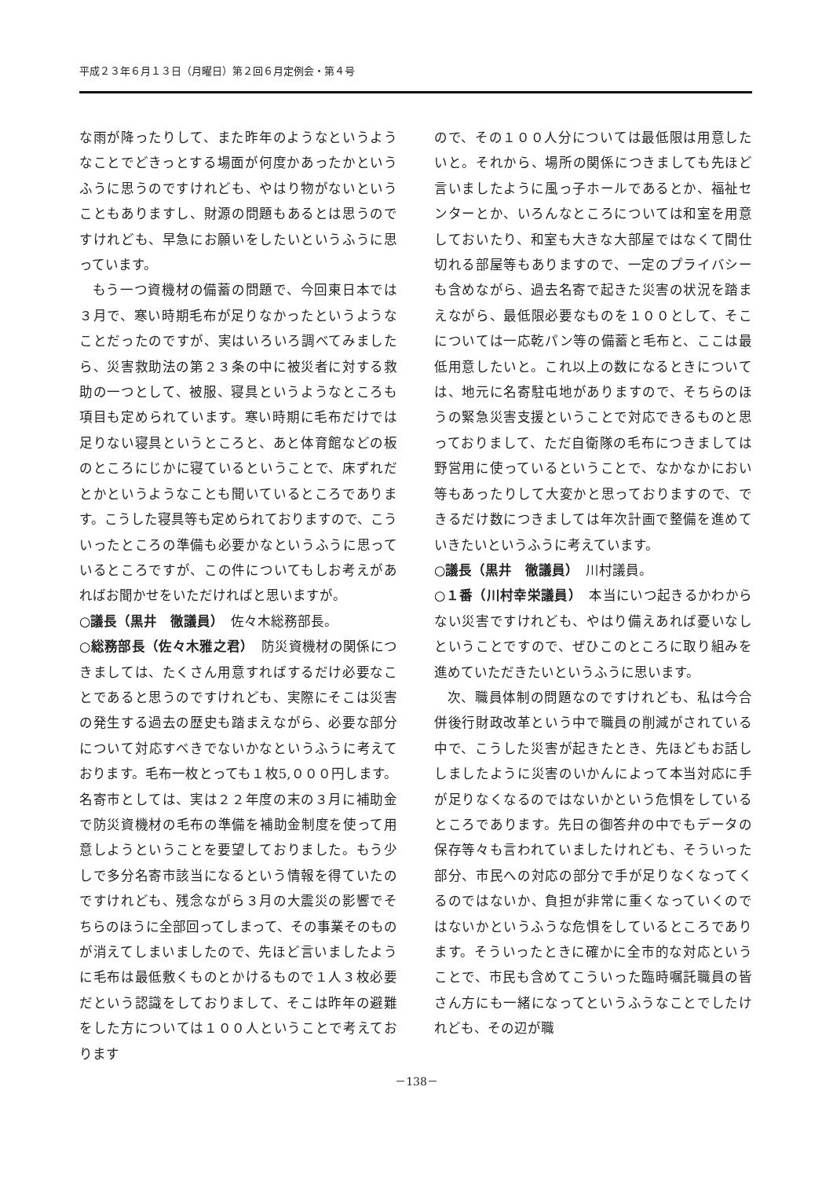平成２３年６月１３日（月曜日）第２回６月定例会・第４号
な雨が降ったりして、また昨年のようなというようなことでどきっとする場面が何度かあったかというふうに思うのですけれども、やはり物がないということもありますし、財源の問題もあるとは思うのですけれども、早急にお願いをしたいというふうに思っています。
もう一つ資機材の備蓄の問題で、今回東日本では３月で、寒い時期毛布が足りなかったというようなことだったのですが、実はいろいろ調べてみましたら、災害救助法の第２３条の中に被災者に対する救助の一つとして、被服、寝具というようなところも項目も定められています。寒い時期に毛布だけでは足りない寝具というところと、あと体育館などの板のところにじかに寝ているということで、床ずれだとかというようなことも聞いているところであります。こうした寝具等も定められておりますので、こういったところの準備も必要かなというふうに思っているところですが、この件についてもしお考えがあればお聞かせをいただければと思いますが。
○議長（黒井　徹議員）　佐々木総務部長。
○総務部長（佐々木雅之君）　防災資機材の関係につきましては、たくさん用意すればするだけ必要なことであると思うのですけれども、実際にそこは災害の発生する過去の歴史も踏まえながら、必要な部分について対応すべきでないかなというふうに考えております。毛布一枚とっても１枚5,０００円します。名寄市としては、実は２２年度の末の３月に補助金で防災資機材の毛布の準備を補助金制度を使って用意しようということを要望しておりました。もう少しで多分名寄市該当になるという情報を得ていたのですけれども、残念ながら３月の大震災の影響でそちらのほうに全部回ってしまって、その事業そのものが消えてしまいましたので、先ほど言いましたように毛布は最低敷くものとかけるもので１人３枚必要だという認識をしておりまして、そこは昨年の避難をした方については１００人ということで考えております
ので、その１００人分については最低限は用意したいと。それから、場所の関係につきましても先ほど言いましたように風っ子ホールであるとか、福祉センターとか、いろんなところについては和室を用意しておいたり、和室も大きな大部屋ではなくて間仕切れる部屋等もありますので、一定のプライバシーも含めながら、過去名寄で起きた災害の状況を踏まえながら、最低限必要なものを１００として、そこについては一応乾パン等の備蓄と毛布と、ここは最低用意したいと。これ以上の数になるときについては、地元に名寄駐屯地がありますので、そちらのほうの緊急災害支援ということで対応できるものと思っておりまして、ただ自衛隊の毛布につきましては野営用に使っているということで、なかなかにおい等もあったりして大変かと思っておりますので、できるだけ数につきましては年次計画で整備を進めていきたいというふうに考えています。
○議長（黒井　徹議員）　川村議員。
○１番（川村幸栄議員）　本当にいつ起きるかわからない災害ですけれども、やはり備えあれば憂いなしということですので、ぜひこのところに取り組みを進めていただきたいというふうに思います。
次、職員体制の問題なのですけれども、私は今合併後行財政改革という中で職員の削減がされている中で、こうした災害が起きたとき、先ほどもお話ししましたように災害のいかんによって本当対応に手が足りなくなるのではないかという危惧をしているところであります。先日の御答弁の中でもデータの保存等々も言われていましたけれども、そういった部分、市民への対応の部分で手が足りなくなってくるのではないか、負担が非常に重くなっていくのではないかというふうな危惧をしているところであります。そういったときに確かに全市的な対応ということで、市民も含めてこういった臨時嘱託職員の皆さん方にも一緒になってというふうなことでしたけれども、その辺が職
－138－